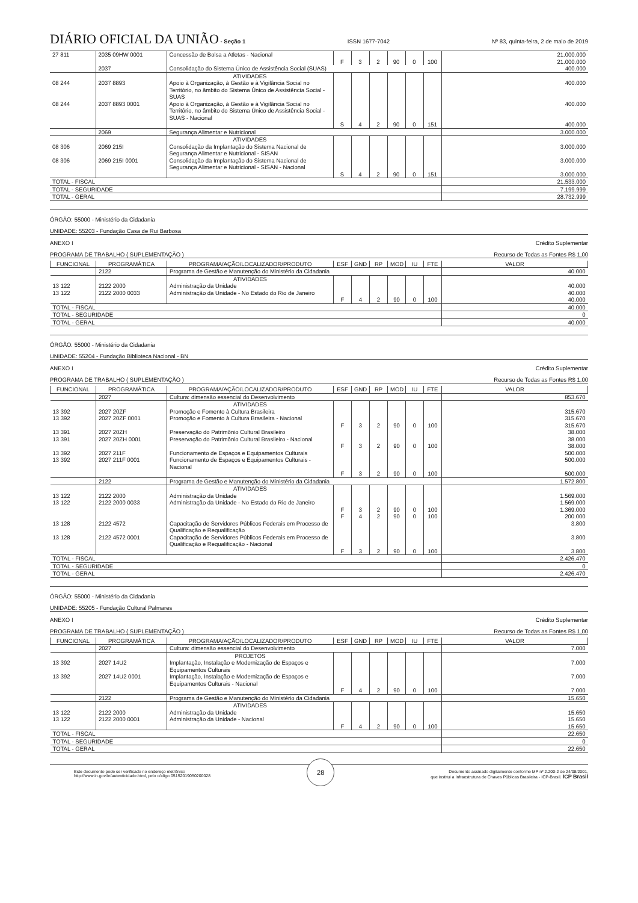DIÁRIO OFICIAL DA UNIÃO - Seção 1 ISSN 1677-7042 Nº 83, quinta-feira, 2 de maio de 2019
| 27 811 | 2035 09HW 0001 | Concessão de Bolsa a Atletas - Nacional | F | 3 | 2 | 90 | 0 | 100 | 21.000.000 21.000.000 |
| | 2037 | Consolidação do Sistema Único de Assistência Social (SUAS) | | | | | | | 400.000 |
| | | ATIVIDADES | | | | | | | |
| 08 244 | 2037 8893 | Apoio à Organização, à Gestão e à Vigilância Social no Território, no âmbito do Sistema Único de Assistência Social - SUAS | | | | | | | 400.000 |
| 08 244 | 2037 8893 0001 | Apoio à Organização, à Gestão e à Vigilância Social no Território, no âmbito do Sistema Único de Assistência Social - SUAS - Nacional | S | 4 | 2 | 90 | 0 | 151 | 400.000 400.000 |
| | 2069 | Segurança Alimentar e Nutricional | | | | | | | 3.000.000 |
| | | ATIVIDADES | | | | | | | |
| 08 306 | 2069 215I | Consolidação da Implantação do Sistema Nacional de Segurança Alimentar e Nutricional - SISAN | | | | | | | 3.000.000 |
| 08 306 | 2069 215I 0001 | Consolidação da Implantação do Sistema Nacional de Segurança Alimentar e Nutricional - SISAN - Nacional | S | 4 | 2 | 90 | 0 | 151 | 3.000.000 3.000.000 |
| TOTAL - FISCAL | | | | | | | | | 21.533.000 |
| TOTAL - SEGURIDADE | | | | | | | | | 7.199.999 |
| TOTAL - GERAL | | | | | | | | | 28.732.999 |
ÓRGÃO: 55000 - Ministério da Cidadania
UNIDADE: 55203 - Fundação Casa de Rui Barbosa
ANEXO I Crédito Suplementar
PROGRAMA DE TRABALHO ( SUPLEMENTAÇÃO ) Recurso de Todas as Fontes R$ 1,00
| FUNCIONAL | PROGRAMÁTICA | PROGRAMA/AÇÃO/LOCALIZADOR/PRODUTO | ESF | GND | RP | MOD | IU | FTE | VALOR |
| --- | --- | --- | --- | --- | --- | --- | --- | --- | --- |
| | 2122 | Programa de Gestão e Manutenção do Ministério da Cidadania | | | | | | | 40.000 |
| | | ATIVIDADES | | | | | | | |
| 13 122 | 2122 2000 | Administração da Unidade | | | | | | | 40.000 |
| 13 122 | 2122 2000 0033 | Administração da Unidade - No Estado do Rio de Janeiro | F | 4 | 2 | 90 | 0 | 100 | 40.000 40.000 |
| TOTAL - FISCAL | | | | | | | | | 40.000 |
| TOTAL - SEGURIDADE | | | | | | | | | 0 |
| TOTAL - GERAL | | | | | | | | | 40.000 |
ÓRGÃO: 55000 - Ministério da Cidadania
UNIDADE: 55204 - Fundação Biblioteca Nacional - BN
ANEXO I Crédito Suplementar
PROGRAMA DE TRABALHO ( SUPLEMENTAÇÃO ) Recurso de Todas as Fontes R$ 1,00
| FUNCIONAL | PROGRAMÁTICA | PROGRAMA/AÇÃO/LOCALIZADOR/PRODUTO | ESF | GND | RP | MOD | IU | FTE | VALOR |
| --- | --- | --- | --- | --- | --- | --- | --- | --- | --- |
| | 2027 | Cultura: dimensão essencial do Desenvolvimento | | | | | | | 853.670 |
| | | ATIVIDADES | | | | | | | |
| 13 392 | 2027 20ZF | Promoção e Fomento à Cultura Brasileira | | | | | | | 315.670 |
| 13 392 | 2027 20ZF 0001 | Promoção e Fomento à Cultura Brasileira - Nacional | F | 3 | 2 | 90 | 0 | 100 | 315.670 315.670 |
| 13 391 | 2027 20ZH | Preservação do Patrimônio Cultural Brasileiro | | | | | | | 38.000 |
| 13 391 | 2027 20ZH 0001 | Preservação do Patrimônio Cultural Brasileiro - Nacional | F | 3 | 2 | 90 | 0 | 100 | 38.000 38.000 |
| 13 392 | 2027 211F | Funcionamento de Espaços e Equipamentos Culturais | | | | | | | 500.000 |
| 13 392 | 2027 211F 0001 | Funcionamento de Espaços e Equipamentos Culturais - Nacional | F | 3 | 2 | 90 | 0 | 100 | 500.000 500.000 |
| | 2122 | Programa de Gestão e Manutenção do Ministério da Cidadania | | | | | | | 1.572.800 |
| | | ATIVIDADES | | | | | | | |
| 13 122 | 2122 2000 | Administração da Unidade | | | | | | | 1.569.000 |
| 13 122 | 2122 2000 0033 | Administração da Unidade - No Estado do Rio de Janeiro | F F | 3 4 | 2 2 | 90 90 | 0 0 | 100 100 | 1.569.000 1.369.000 200.000 |
| 13 128 | 2122 4572 | Capacitação de Servidores Públicos Federais em Processo de Qualificação e Requalificação | | | | | | | 3.800 |
| 13 128 | 2122 4572 0001 | Capacitação de Servidores Públicos Federais em Processo de Qualificação e Requalificação - Nacional | F | 3 | 2 | 90 | 0 | 100 | 3.800 3.800 |
| TOTAL - FISCAL | | | | | | | | | 2.426.470 |
| TOTAL - SEGURIDADE | | | | | | | | | 0 |
| TOTAL - GERAL | | | | | | | | | 2.426.470 |
ÓRGÃO: 55000 - Ministério da Cidadania
UNIDADE: 55205 - Fundação Cultural Palmares
ANEXO I Crédito Suplementar
PROGRAMA DE TRABALHO ( SUPLEMENTAÇÃO ) Recurso de Todas as Fontes R$ 1,00
| FUNCIONAL | PROGRAMÁTICA | PROGRAMA/AÇÃO/LOCALIZADOR/PRODUTO | ESF | GND | RP | MOD | IU | FTE | VALOR |
| --- | --- | --- | --- | --- | --- | --- | --- | --- | --- |
| | 2027 | Cultura: dimensão essencial do Desenvolvimento | | | | | | | 7.000 |
| | | PROJETOS | | | | | | | |
| 13 392 | 2027 14U2 | Implantação, Instalação e Modernização de Espaços e Equipamentos Culturais | | | | | | | 7.000 |
| 13 392 | 2027 14U2 0001 | Implantação, Instalação e Modernização de Espaços e Equipamentos Culturais - Nacional | F | 4 | 2 | 90 | 0 | 100 | 7.000 7.000 |
| | 2122 | Programa de Gestão e Manutenção do Ministério da Cidadania | | | | | | | 15.650 |
| | | ATIVIDADES | | | | | | | |
| 13 122 | 2122 2000 | Administração da Unidade | | | | | | | 15.650 |
| 13 122 | 2122 2000 0001 | Administração da Unidade - Nacional | F | 4 | 2 | 90 | 0 | 100 | 15.650 15.650 |
| TOTAL - FISCAL | | | | | | | | | 22.650 |
| TOTAL - SEGURIDADE | | | | | | | | | 0 |
| TOTAL - GERAL | | | | | | | | | 22.650 |
Este documento pode ser verificado no endereço eletrônico
http://www.in.gov.br/autenticidade.html, pelo código 05152019050200028
28
Documento assinado digitalmente conforme MP nº 2.200-2 de 24/08/2001,
que institui a Infraestrutura de Chaves Públicas Brasileira - ICP-Brasil. ICP Brasil